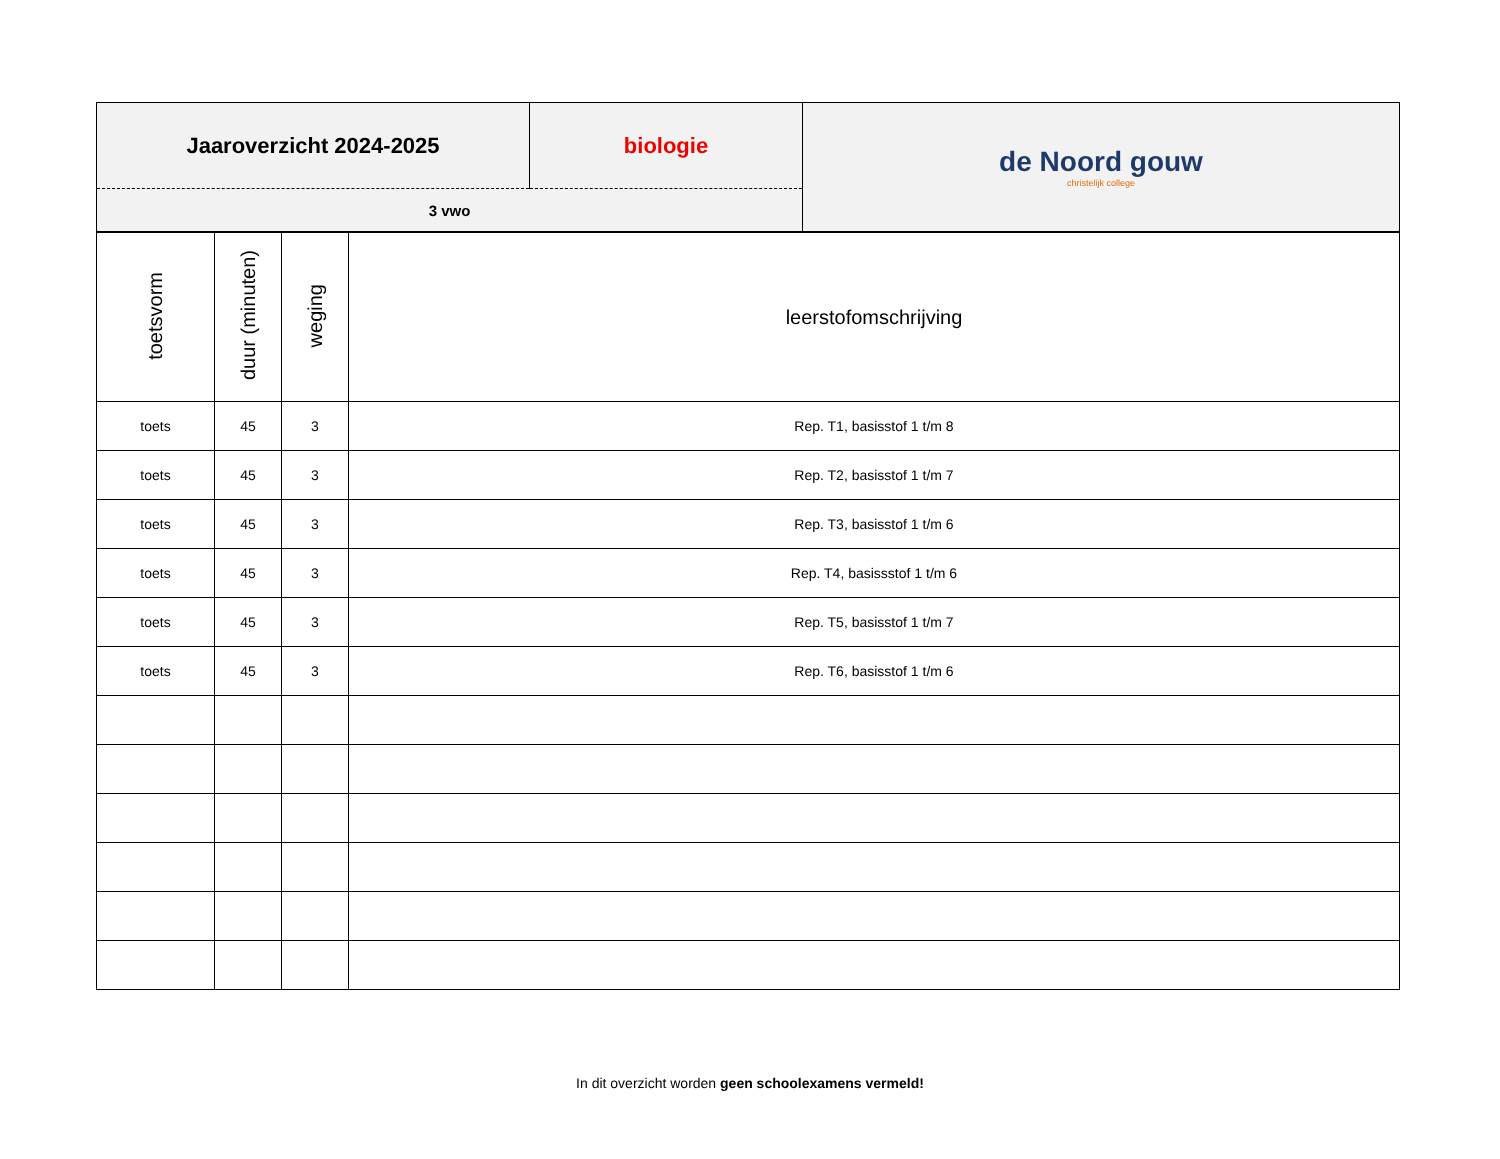| Jaaroverzicht 2024-2025 | biologie | de Noord gouw christelijk college |
| 3 vwo | | |
| toetsvorm | duur (minuten) | weging | leerstofomschrijving |
| --- | --- | --- | --- |
| toets | 45 | 3 | Rep. T1, basisstof 1 t/m 8 |
| toets | 45 | 3 | Rep. T2, basisstof 1 t/m 7 |
| toets | 45 | 3 | Rep. T3, basisstof 1 t/m 6 |
| toets | 45 | 3 | Rep. T4, basissstof 1 t/m 6 |
| toets | 45 | 3 | Rep. T5, basisstof 1 t/m 7 |
| toets | 45 | 3 | Rep. T6, basisstof 1 t/m 6 |
In dit overzicht worden geen schoolexamens vermeld!